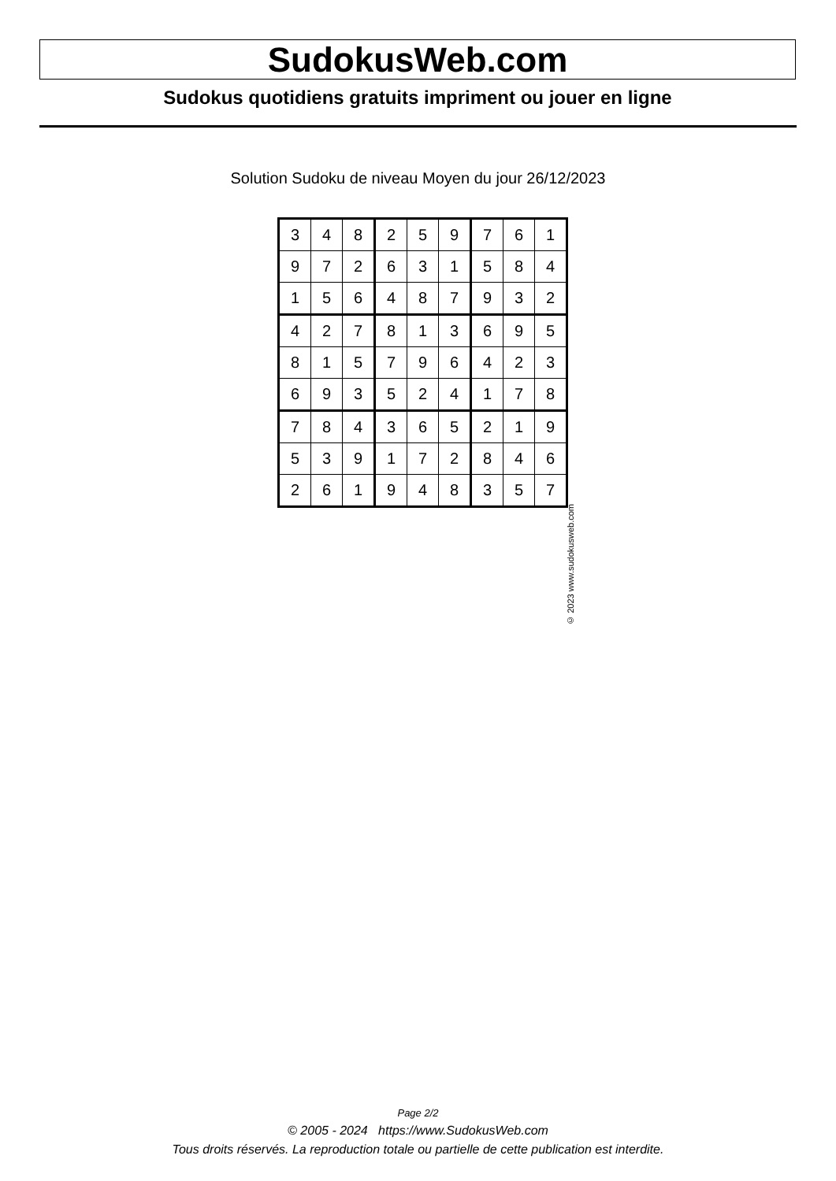SudokusWeb.com
Sudokus quotidiens gratuits impriment ou jouer en ligne
Solution Sudoku de niveau Moyen du jour 26/12/2023
| 3 | 4 | 8 | 2 | 5 | 9 | 7 | 6 | 1 |
| 9 | 7 | 2 | 6 | 3 | 1 | 5 | 8 | 4 |
| 1 | 5 | 6 | 4 | 8 | 7 | 9 | 3 | 2 |
| 4 | 2 | 7 | 8 | 1 | 3 | 6 | 9 | 5 |
| 8 | 1 | 5 | 7 | 9 | 6 | 4 | 2 | 3 |
| 6 | 9 | 3 | 5 | 2 | 4 | 1 | 7 | 8 |
| 7 | 8 | 4 | 3 | 6 | 5 | 2 | 1 | 9 |
| 5 | 3 | 9 | 1 | 7 | 2 | 8 | 4 | 6 |
| 2 | 6 | 1 | 9 | 4 | 8 | 3 | 5 | 7 |
© 2023 www.sudokusweb.com
Page 2/2
© 2005 - 2024 https://www.SudokusWeb.com
Tous droits réservés. La reproduction totale ou partielle de cette publication est interdite.